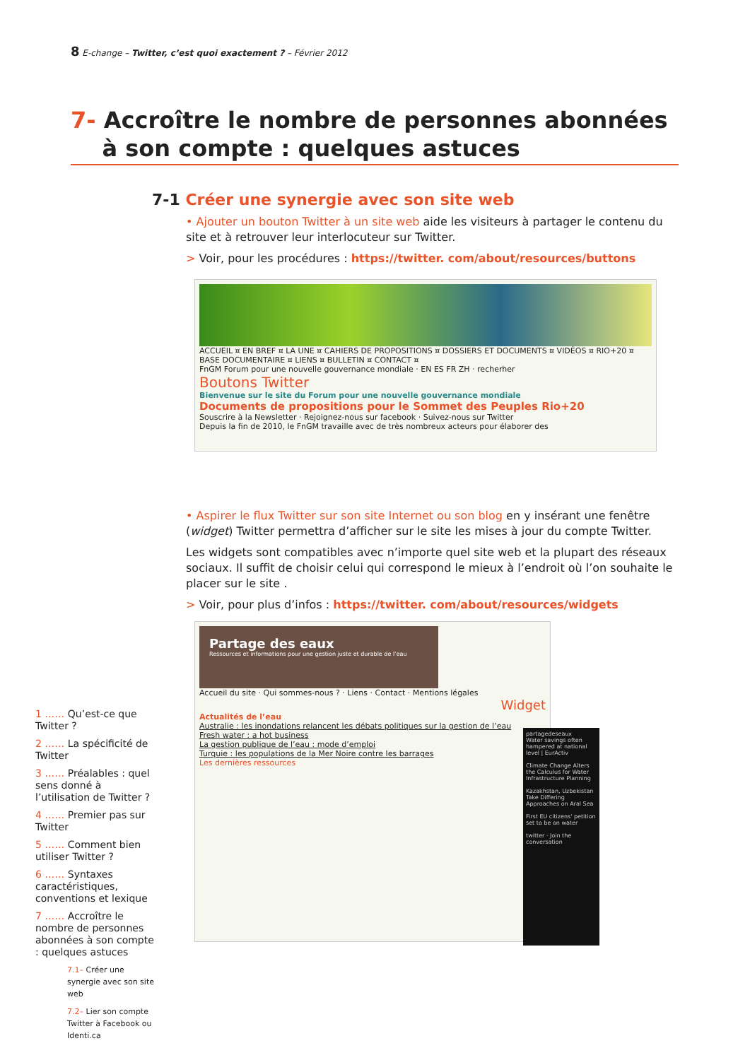8 E-change – Twitter, c’est quoi exactement ? – Février 2012
7- Accroître le nombre de personnes abonnées
à son compte : quelques astuces
7-1 Créer une synergie avec son site web
• Ajouter un bouton Twitter à un site web aide les visiteurs à partager le contenu du site et à retrouver leur interlocuteur sur Twitter.
> Voir, pour les procédures : https://twitter. com/about/resources/buttons
ACCUEIL ¤ EN BREF ¤ LA UNE ¤ CAHIERS DE PROPOSITIONS ¤ DOSSIERS ET DOCUMENTS ¤ VIDÉOS ¤ RIO+20 ¤ BASE DOCUMENTAIRE ¤ LIENS ¤ BULLETIN ¤ CONTACT ¤
FnGM Forum pour une nouvelle gouvernance mondiale · EN ES FR ZH · recherher
Boutons Twitter
Bienvenue sur le site du Forum pour une nouvelle gouvernance mondiale
Documents de propositions pour le Sommet des Peuples Rio+20
Souscrire à la Newsletter · Rejoignez-nous sur facebook · Suivez-nous sur Twitter
Depuis la fin de 2010, le FnGM travaille avec de très nombreux acteurs pour élaborer des
• Aspirer le flux Twitter sur son site Internet ou son blog en y insérant une fenêtre (widget) Twitter permettra d’afficher sur le site les mises à jour du compte Twitter.
Les widgets sont compatibles avec n’importe quel site web et la plupart des réseaux sociaux. Il suffit de choisir celui qui correspond le mieux à l’endroit où l’on souhaite le placer sur le site .
> Voir, pour plus d’infos : https://twitter. com/about/resources/widgets
Partage des eaux
Ressources et informations pour une gestion juste et durable de l’eau
Accueil du site · Qui sommes-nous ? · Liens · Contact · Mentions légales
Widget
Actualités de l’eau
Australie : les inondations relancent les débats politiques sur la gestion de l’eau
Fresh water : a hot business
La gestion publique de l’eau : mode d’emploi
Turquie : les populations de la Mer Noire contre les barrages
Les dernières ressources
partagedeseaux
Water savings often hampered at national level | EurActiv
Climate Change Alters the Calculus for Water Infrastructure Planning
Kazakhstan, Uzbekistan Take Differing Approaches on Aral Sea
First EU citizens' petition set to be on water
twitter · Join the conversation
1 …… Qu’est-ce que Twitter ?
2 …… La spécificité de Twitter
3 …… Préalables : quel sens donné à l’utilisation de Twitter ?
4 …… Premier pas sur Twitter
5 …… Comment bien utiliser Twitter ?
6 …… Syntaxes caractéristiques, conventions et lexique
7 …… Accroître le nombre de personnes abonnées à son compte : quelques astuces
7.1– Créer une synergie avec son site web
7.2– Lier son compte Twitter à Facebook ou Identi.ca